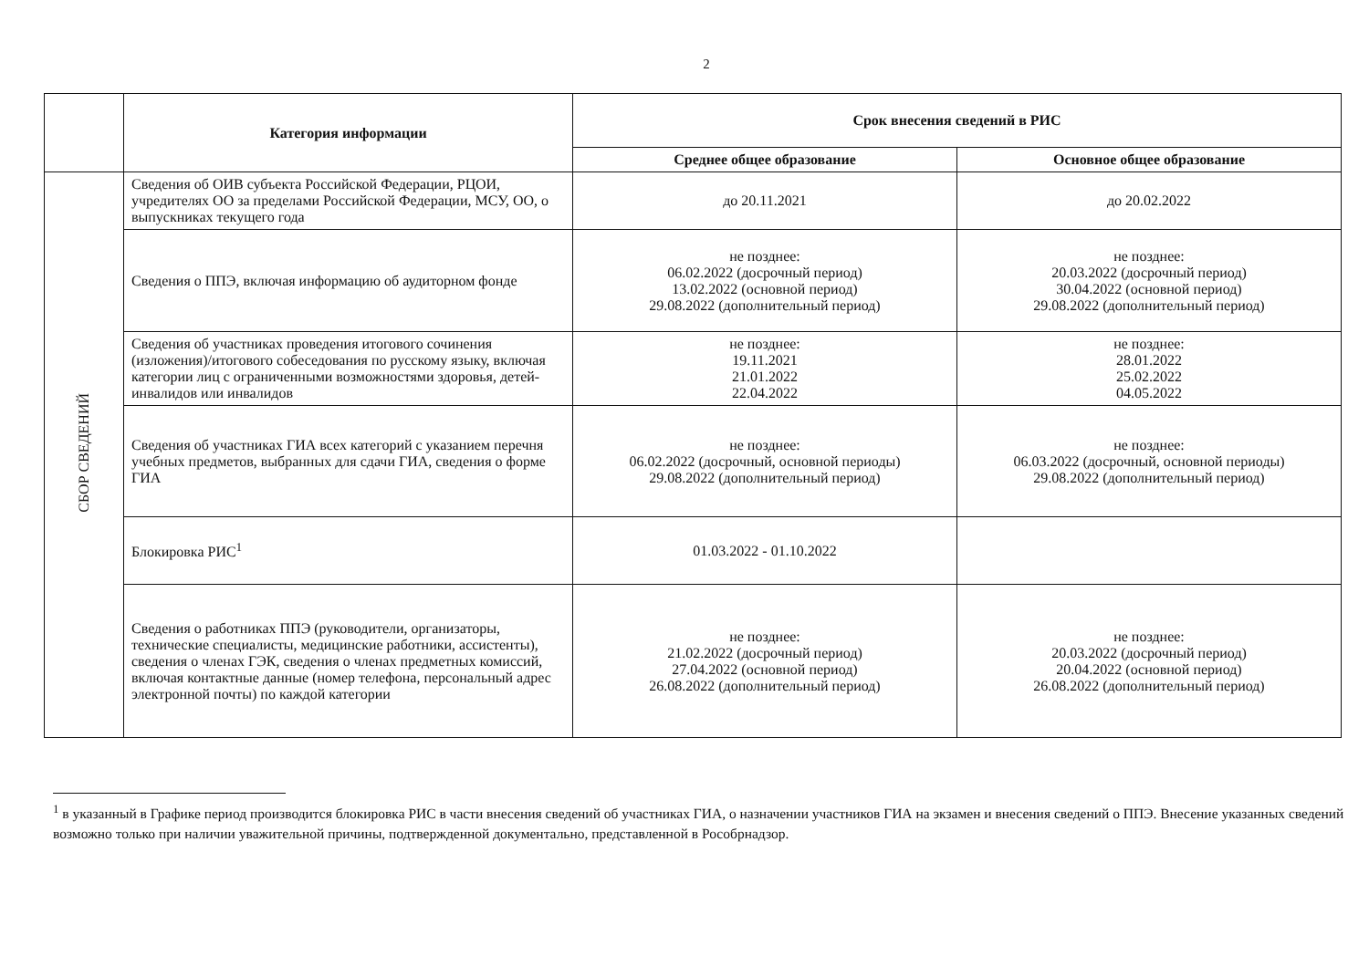2
| | Категория информации | Срок внесения сведений в РИС | |
| --- | --- | --- | --- |
| | | Среднее общее образование | Основное общее образование |
| СБОР СВЕДЕНИЙ | Сведения об ОИВ субъекта Российской Федерации, РЦОИ, учредителях ОО за пределами Российской Федерации, МСУ, ОО, о выпускниках текущего года | до 20.11.2021 | до 20.02.2022 |
| | Сведения о ППЭ, включая информацию об аудиторном фонде | не позднее: 06.02.2022 (досрочный период) 13.02.2022 (основной период) 29.08.2022 (дополнительный период) | не позднее: 20.03.2022 (досрочный период) 30.04.2022 (основной период) 29.08.2022 (дополнительный период) |
| | Сведения об участниках проведения итогового сочинения (изложения)/итогового собеседования по русскому языку, включая категории лиц с ограниченными возможностями здоровья, детей-инвалидов или инвалидов | не позднее: 19.11.2021 21.01.2022 22.04.2022 | не позднее: 28.01.2022 25.02.2022 04.05.2022 |
| | Сведения об участниках ГИА всех категорий с указанием перечня учебных предметов, выбранных для сдачи ГИА, сведения о форме ГИА | не позднее: 06.02.2022 (досрочный, основной периоды) 29.08.2022 (дополнительный период) | не позднее: 06.03.2022 (досрочный, основной периоды) 29.08.2022 (дополнительный период) |
| | Блокировка РИС<sup>1</sup> | 01.03.2022 - 01.10.2022 | |
| | Сведения о работниках ППЭ (руководители, организаторы, технические специалисты, медицинские работники, ассистенты), сведения о членах ГЭК, сведения о членах предметных комиссий, включая контактные данные (номер телефона, персональный адрес электронной почты) по каждой категории | не позднее: 21.02.2022 (досрочный период) 27.04.2022 (основной период) 26.08.2022 (дополнительный период) | не позднее: 20.03.2022 (досрочный период) 20.04.2022 (основной период) 26.08.2022 (дополнительный период) |
<sup>1</sup> в указанный в Графике период производится блокировка РИС в части внесения сведений об участниках ГИА, о назначении участников ГИА на экзамен и внесения сведений о ППЭ. Внесение указанных сведений возможно только при наличии уважительной причины, подтвержденной документально, представленной в Рособрнадзор.